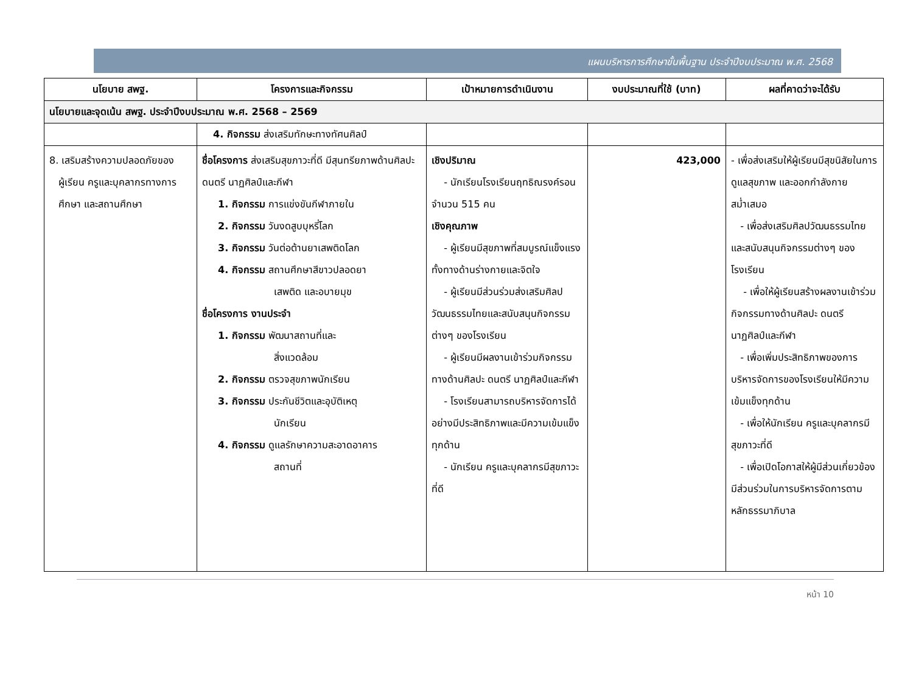แผนบริหารการศึกษาขั้นพื้นฐาน ประจำปีงบประมาณ พ.ศ. 2568
| นโยบาย สพฐ. | โครงการและกิจกรรม | เป้าหมายการดำเนินงาน | งบประมาณที่ใช้ (บาท) | ผลที่คาดว่าจะได้รับ |
| --- | --- | --- | --- | --- |
| นโยบายและจุดเน้น สพฐ. ประจำปีงบประมาณ พ.ศ. 2568 – 2569 | | | | |
| | 4. กิจกรรม ส่งเสริมทักษะทางทัศนศิลป์ | | | |
| 8. เสริมสร้างความปลอดภัยของ ผู้เรียน ครูและบุคลากรทางการ ศึกษา และสถานศึกษา | ชื่อโครงการ ส่งเสริมสุขภาวะที่ดี มีสุนทรียภาพด้านศิลปะ ดนตรี นาฏศิลป์และกีฬา 1. กิจกรรม การแข่งขันกีฬาภายใน 2. กิจกรรม วันงดสูบบุหรี่โลก 3. กิจกรรม วันต่อต้านยาเสพติดโลก 4. กิจกรรม สถานศึกษาสีขาวปลอดยา เสพติด และอบายมุข ชื่อโครงการ งานประจำ 1. กิจกรรม พัฒนาสถานที่และ สิ่งแวดล้อม 2. กิจกรรม ตรวจสุขภาพนักเรียน 3. กิจกรรม ประกันชีวิตและอุบัติเหตุ นักเรียน 4. กิจกรรม ดูแลรักษาความสะอาดอาคาร สถานที่ | เชิงปริมาณ - นักเรียนโรงเรียนฤทธิณรงค์รอน จำนวน 515 คน เชิงคุณภาพ - ผู้เรียนมีสุขภาพที่สมบูรณ์แข็งแรงทั้งทางด้านร่างกายและจิตใจ - ผู้เรียนมีส่วนร่วมส่งเสริมศิลปวัฒนธรรมไทยและสนับสนุนกิจกรรมต่างๆ ของโรงเรียน - ผู้เรียนมีผลงานเข้าร่วมกิจกรรมทางด้านศิลปะ ดนตรี นาฏศิลป์และกีฬา - โรงเรียนสามารถบริหารจัดการได้อย่างมีประสิทธิภาพและมีความเข้มแข็งทุกด้าน - นักเรียน ครูและบุคลากรมีสุขภาวะที่ดี | 423,000 | - เพื่อส่งเสริมให้ผู้เรียนมีสุขนิสัยในการดูแลสุขภาพ และออกกำลังกายสม่ำเสมอ - เพื่อส่งเสริมศิลปวัฒนธรรมไทยและสนับสนุนกิจกรรมต่างๆ ของโรงเรียน - เพื่อให้ผู้เรียนสร้างผลงานเข้าร่วมกิจกรรมทางด้านศิลปะ ดนตรี นาฏศิลป์และกีฬา - เพื่อเพิ่มประสิทธิภาพของการบริหารจัดการของโรงเรียนให้มีความเข้มแข็งทุกด้าน - เพื่อให้นักเรียน ครูและบุคลากรมีสุขภาวะที่ดี - เพื่อเปิดโอกาสให้ผู้มีส่วนเกี่ยวข้องมีส่วนร่วมในการบริหารจัดการตามหลักธรรมาภิบาล |
หน้า 10